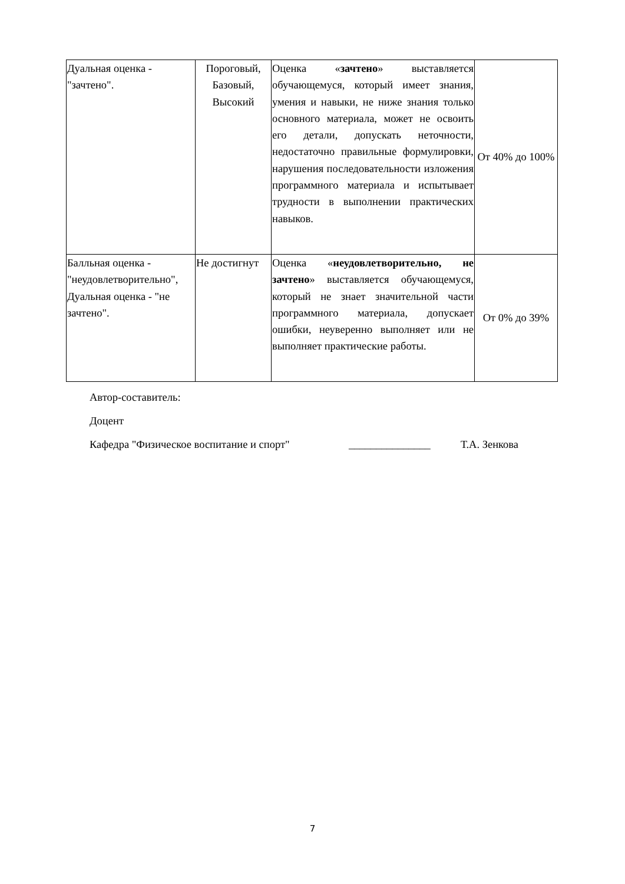| Дуальная оценка - "зачтено". | Пороговый, Базовый, Высокий | Оценка « зачтено » выставляется обучающемуся, который имеет знания, умения и навыки, не ниже знания только основного материала, может не освоить его детали, допускать неточности, недостаточно правильные формулировки, нарушения последовательности изложения программного материала и испытывает трудности в выполнении практических навыков. | От 40% до 100% |
| Балльная оценка - "неудовлетворительно", Дуальная оценка - "не зачтено". | Не достигнут | Оценка « неудовлетворительно, не зачтено » выставляется обучающемуся, который не знает значительной части программного материала, допускает ошибки, неуверенно выполняет или не выполняет практические работы. | От 0% до 39% |
Автор-составитель:
Доцент
Кафедра "Физическое воспитание и спорт" _______________ Т.А. Зенкова
7